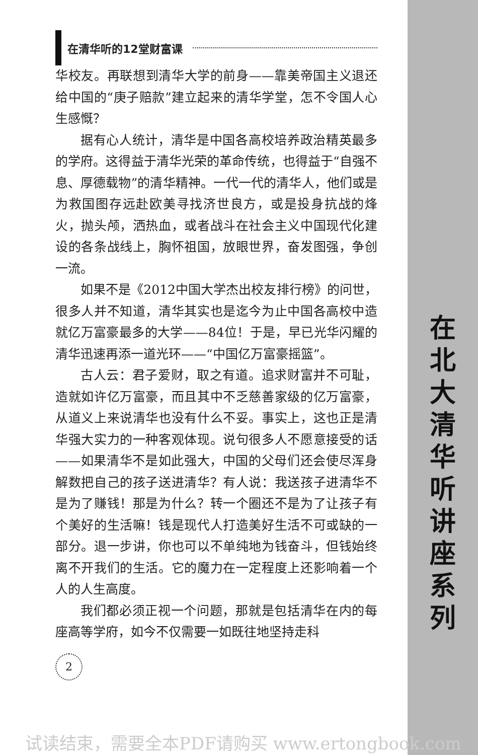在清华听的12堂财富课
华校友。再联想到清华大学的前身——靠美帝国主义退还给中国的“庚子赔款”建立起来的清华学堂，怎不令国人心生感慨？
据有心人统计，清华是中国各高校培养政治精英最多的学府。这得益于清华光荣的革命传统，也得益于“自强不息、厚德载物”的清华精神。一代一代的清华人，他们或是为救国图存远赴欧美寻找济世良方，或是投身抗战的烽火，抛头颅，洒热血，或者战斗在社会主义中国现代化建设的各条战线上，胸怀祖国，放眼世界，奋发图强，争创一流。
如果不是《2012中国大学杰出校友排行榜》的问世，很多人并不知道，清华其实也是迄今为止中国各高校中造就亿万富豪最多的大学——84位！于是，早已光华闪耀的清华迅速再添一道光环——“中国亿万富豪摇篮”。
古人云：君子爱财，取之有道。追求财富并不可耻，造就如许亿万富豪，而且其中不乏慈善家级的亿万富豪，从道义上来说清华也没有什么不妥。事实上，这也正是清华强大实力的一种客观体现。说句很多人不愿意接受的话——如果清华不是如此强大，中国的父母们还会使尽浑身解数把自己的孩子送进清华？有人说：我送孩子进清华不是为了赚钱！那是为什么？转一个圈还不是为了让孩子有个美好的生活嘛！钱是现代人打造美好生活不可或缺的一部分。退一步讲，你也可以不单纯地为钱奋斗，但钱始终离不开我们的生活。它的魔力在一定程度上还影响着一个人的人生高度。
我们都必须正视一个问题，那就是包括清华在内的每座高等学府，如今不仅需要一如既往地坚持走科
2
在北大清华听讲座系列
试读结束，需要全本PDF请购买 www.ertongbook.com